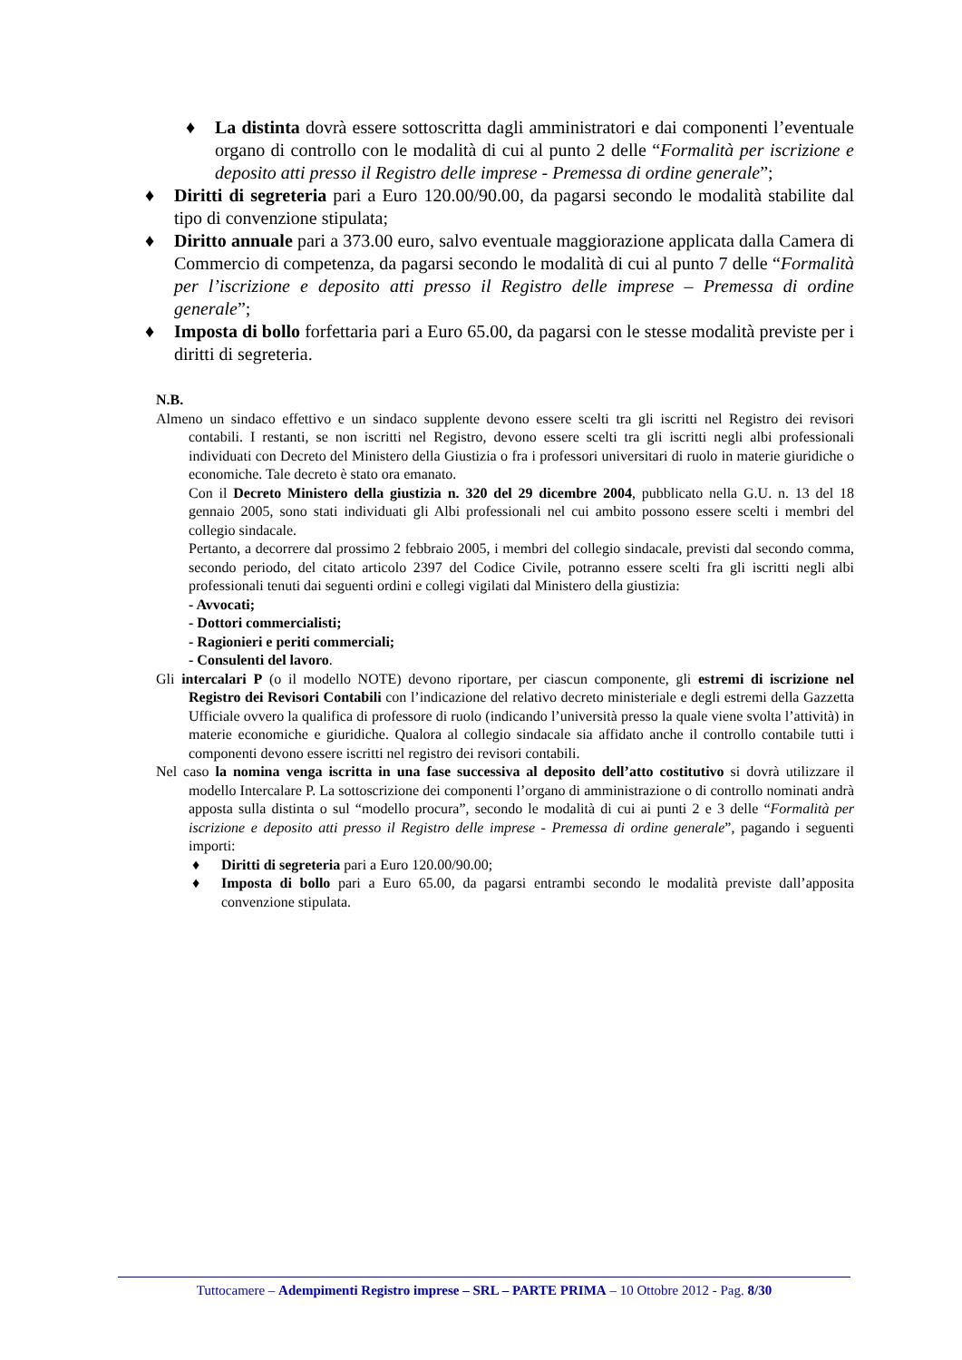♦ La distinta dovrà essere sottoscritta dagli amministratori e dai componenti l’eventuale organo di controllo con le modalità di cui al punto 2 delle “Formalità per iscrizione e deposito atti presso il Registro delle imprese - Premessa di ordine generale”;
♦ Diritti di segreteria pari a Euro 120.00/90.00, da pagarsi secondo le modalità stabilite dal tipo di convenzione stipulata;
♦ Diritto annuale pari a 373.00 euro, salvo eventuale maggiorazione applicata dalla Camera di Commercio di competenza, da pagarsi secondo le modalità di cui al punto 7 delle “Formalità per l’iscrizione e deposito atti presso il Registro delle imprese – Premessa di ordine generale”;
♦ Imposta di bollo forfettaria pari a Euro 65.00, da pagarsi con le stesse modalità previste per i diritti di segreteria.
N.B.
Almeno un sindaco effettivo e un sindaco supplente devono essere scelti tra gli iscritti nel Registro dei revisori contabili. I restanti, se non iscritti nel Registro, devono essere scelti tra gli iscritti negli albi professionali individuati con Decreto del Ministero della Giustizia o fra i professori universitari di ruolo in materie giuridiche o economiche. Tale decreto è stato ora emanato.
Con il Decreto Ministero della giustizia n. 320 del 29 dicembre 2004, pubblicato nella G.U. n. 13 del 18 gennaio 2005, sono stati individuati gli Albi professionali nel cui ambito possono essere scelti i membri del collegio sindacale.
Pertanto, a decorrere dal prossimo 2 febbraio 2005, i membri del collegio sindacale, previsti dal secondo comma, secondo periodo, del citato articolo 2397 del Codice Civile, potranno essere scelti fra gli iscritti negli albi professionali tenuti dai seguenti ordini e collegi vigilati dal Ministero della giustizia:
- Avvocati;
- Dottori commercialisti;
- Ragionieri e periti commerciali;
- Consulenti del lavoro.
Gli intercalari P (o il modello NOTE) devono riportare, per ciascun componente, gli estremi di iscrizione nel Registro dei Revisori Contabili con l’indicazione del relativo decreto ministeriale e degli estremi della Gazzetta Ufficiale ovvero la qualifica di professore di ruolo (indicando l’università presso la quale viene svolta l’attività) in materie economiche e giuridiche. Qualora al collegio sindacale sia affidato anche il controllo contabile tutti i componenti devono essere iscritti nel registro dei revisori contabili.
Nel caso la nomina venga iscritta in una fase successiva al deposito dell’atto costitutivo si dovrà utilizzare il modello Intercalare P. La sottoscrizione dei componenti l’organo di amministrazione o di controllo nominati andrà apposta sulla distinta o sul “modello procura”, secondo le modalità di cui ai punti 2 e 3 delle “Formalità per iscrizione e deposito atti presso il Registro delle imprese - Premessa di ordine generale”, pagando i seguenti importi:
♦ Diritti di segreteria pari a Euro 120.00/90.00;
♦ Imposta di bollo pari a Euro 65.00, da pagarsi entrambi secondo le modalità previste dall’apposita convenzione stipulata.
Tuttocamere – Adempimenti Registro imprese – SRL – PARTE PRIMA – 10 Ottobre 2012 - Pag. 8/30